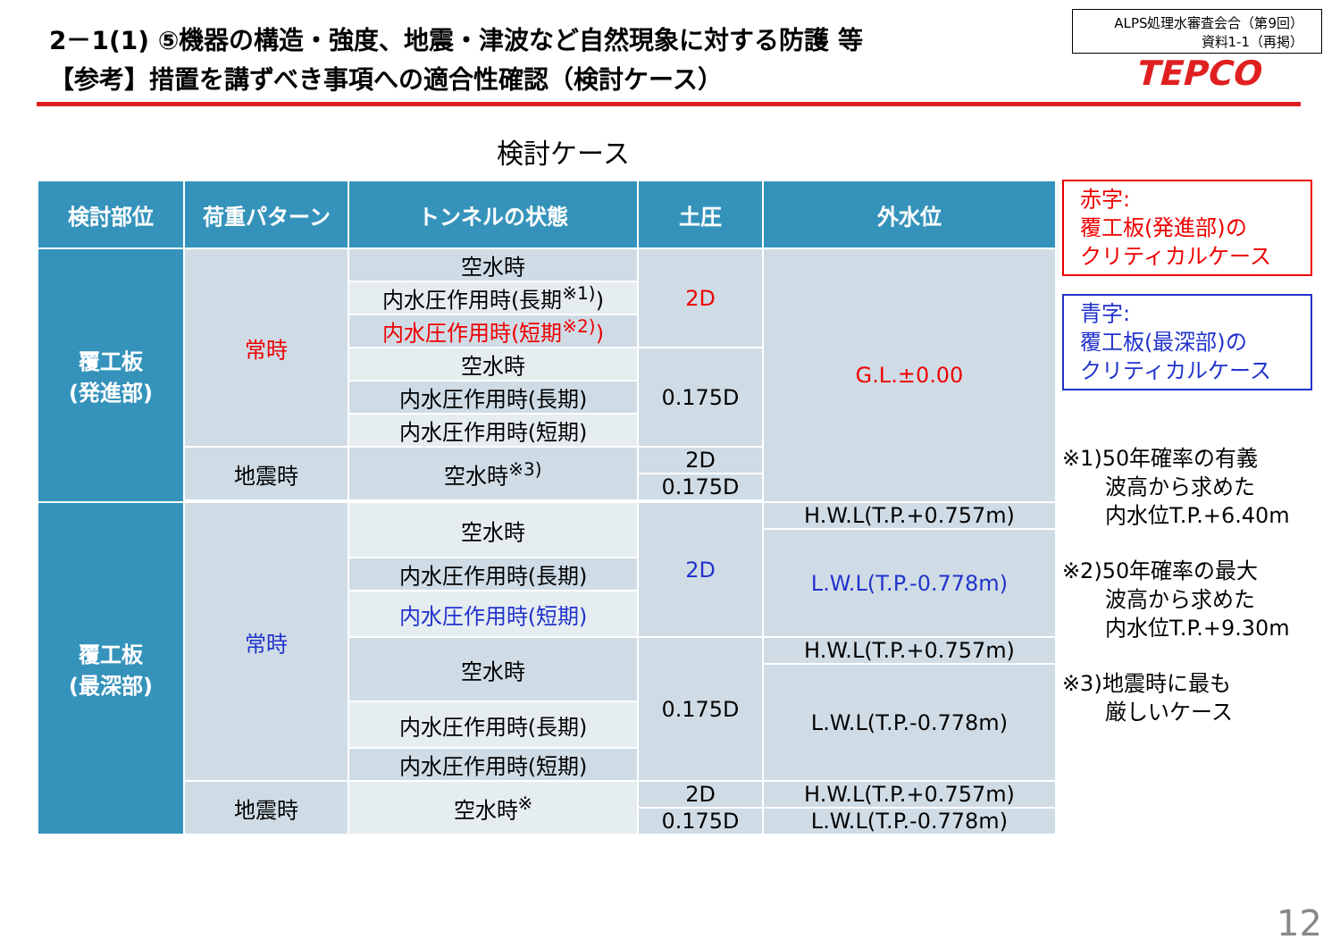2－1(1) ⑤機器の構造・強度、地震・津波など自然現象に対する防護 等
【参考】措置を講ずべき事項への適合性確認（検討ケース）
ALPS処理水審査会合（第9回）
資料1-1（再掲）
TEPCO
検討ケース
| 検討部位 | 荷重パターン | トンネルの状態 | 土圧 | 外水位 |
| --- | --- | --- | --- | --- |
| 覆工板 (発進部) | 常時 | 空水時 | 2D | G.L.±0.00 |
| | | 内水圧作用時(長期<sup>※1)</sup>) | | |
| | | 内水圧作用時(短期<sup>※2)</sup>) | | |
| | | 空水時 | 0.175D | |
| | | 内水圧作用時(長期) | | |
| | | 内水圧作用時(短期) | | |
| | 地震時 | 空水時<sup>※3)</sup> | 2D | |
| | | | 0.175D | |
| 覆工板 (最深部) | 常時 | 空水時 | 2D | H.W.L(T.P.+0.757m) |
| | | | | L.W.L(T.P.-0.778m) |
| | | 内水圧作用時(長期) | | |
| | | 内水圧作用時(短期) | | |
| | | 空水時 | 0.175D | H.W.L(T.P.+0.757m) |
| | | | | L.W.L(T.P.-0.778m) |
| | | 内水圧作用時(長期) | | |
| | | 内水圧作用時(短期) | | |
| | 地震時 | 空水時<sup>※</sup> | 2D | H.W.L(T.P.+0.757m) |
| | | | 0.175D | L.W.L(T.P.-0.778m) |
赤字:
覆工板(発進部)の
クリティカルケース
青字:
覆工板(最深部)の
クリティカルケース
※1)50年確率の有義
　　波高から求めた
　　内水位T.P.+6.40m
※2)50年確率の最大
　　波高から求めた
　　内水位T.P.+9.30m
※3)地震時に最も
　　厳しいケース
12